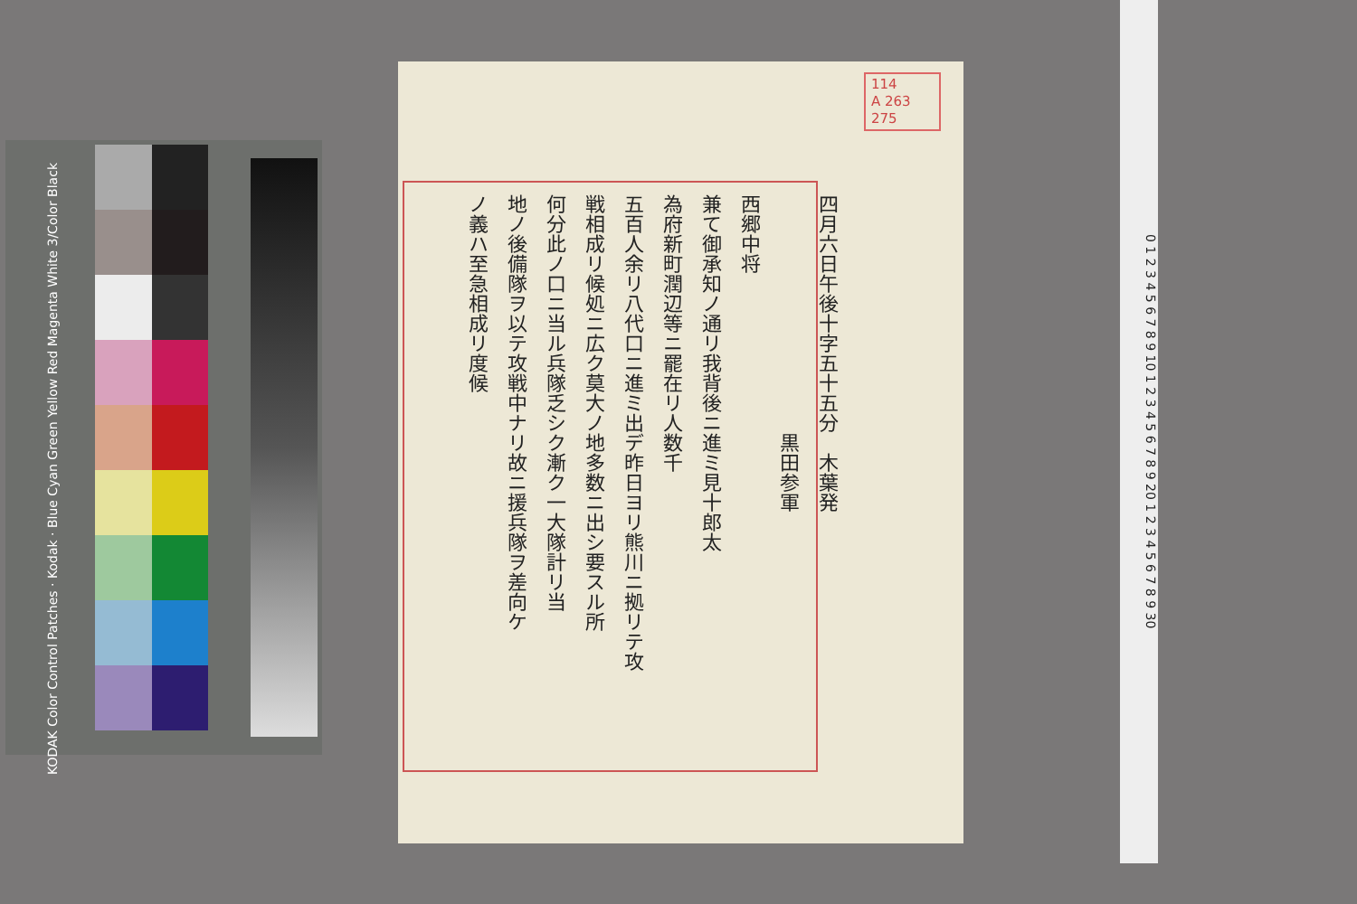KODAK Color Control Patches · Kodak · Blue Cyan Green Yellow Red Magenta White 3/Color Black
114
A 263
275
四月六日午後十字五十五分　木葉発
　　　　　　　　　　　　黒田参軍
西郷中将
兼て御承知ノ通リ我背後ニ進ミ見十郎太
為府新町潤辺等ニ罷在リ人数千
五百人余リ八代口ニ進ミ出デ昨日ヨリ熊川ニ拠リテ攻
戦相成リ候処ニ広ク莫大ノ地多数ニ出シ要スル所
何分此ノ口ニ当ル兵隊乏シク漸ク一大隊計リ当
地ノ後備隊ヲ以テ攻戦中ナリ故ニ援兵隊ヲ差向ケ
ノ義ハ至急相成リ度候
0 1 2 3 4 5 6 7 8 9 10 1 2 3 4 5 6 7 8 9 20 1 2 3 4 5 6 7 8 9 30